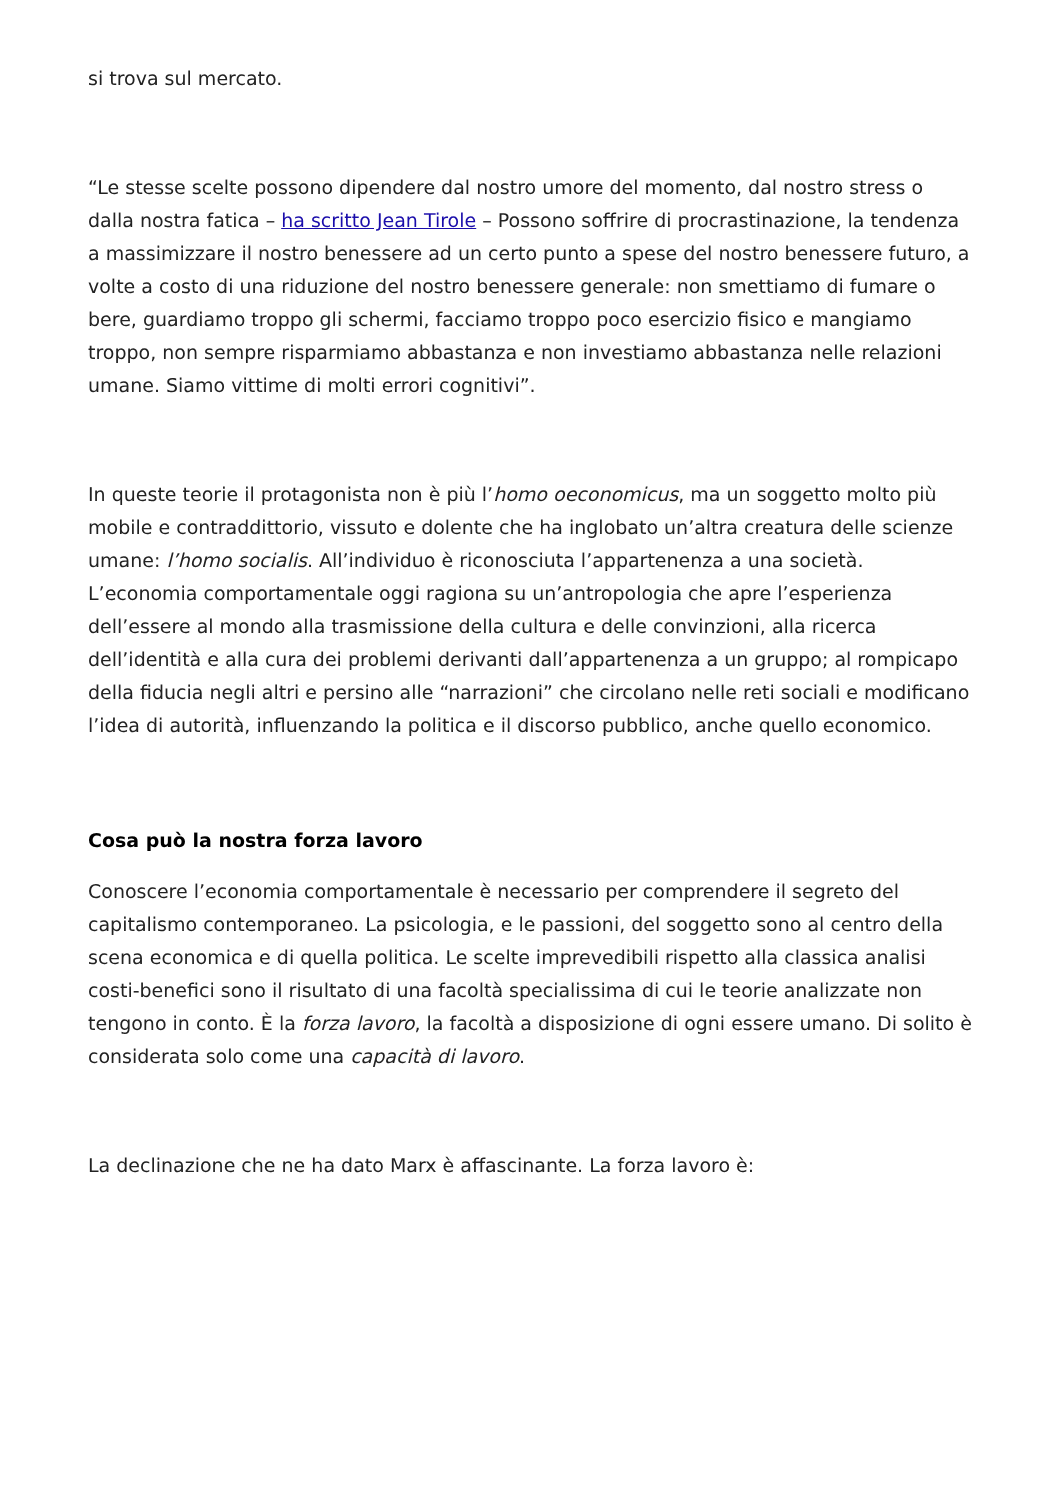si trova sul mercato.
“Le stesse scelte possono dipendere dal nostro umore del momento, dal nostro stress o dalla nostra fatica – ha scritto Jean Tirole – Possono soffrire di procrastinazione, la tendenza a massimizzare il nostro benessere ad un certo punto a spese del nostro benessere futuro, a volte a costo di una riduzione del nostro benessere generale: non smettiamo di fumare o bere, guardiamo troppo gli schermi, facciamo troppo poco esercizio fisico e mangiamo troppo, non sempre risparmiamo abbastanza e non investiamo abbastanza nelle relazioni umane. Siamo vittime di molti errori cognitivi”.
In queste teorie il protagonista non è più l’homo oeconomicus, ma un soggetto molto più mobile e contraddittorio, vissuto e dolente che ha inglobato un’altra creatura delle scienze umane: l’homo socialis. All’individuo è riconosciuta l’appartenenza a una società. L’economia comportamentale oggi ragiona su un’antropologia che apre l’esperienza dell’essere al mondo alla trasmissione della cultura e delle convinzioni, alla ricerca dell’identità e alla cura dei problemi derivanti dall’appartenenza a un gruppo; al rompicapo della fiducia negli altri e persino alle “narrazioni” che circolano nelle reti sociali e modificano l’idea di autorità, influenzando la politica e il discorso pubblico, anche quello economico.
Cosa può la nostra forza lavoro
Conoscere l’economia comportamentale è necessario per comprendere il segreto del capitalismo contemporaneo. La psicologia, e le passioni, del soggetto sono al centro della scena economica e di quella politica. Le scelte imprevedibili rispetto alla classica analisi costi-benefici sono il risultato di una facoltà specialissima di cui le teorie analizzate non tengono in conto. È la forza lavoro, la facoltà a disposizione di ogni essere umano. Di solito è considerata solo come una capacità di lavoro.
La declinazione che ne ha dato Marx è affascinante. La forza lavoro è: